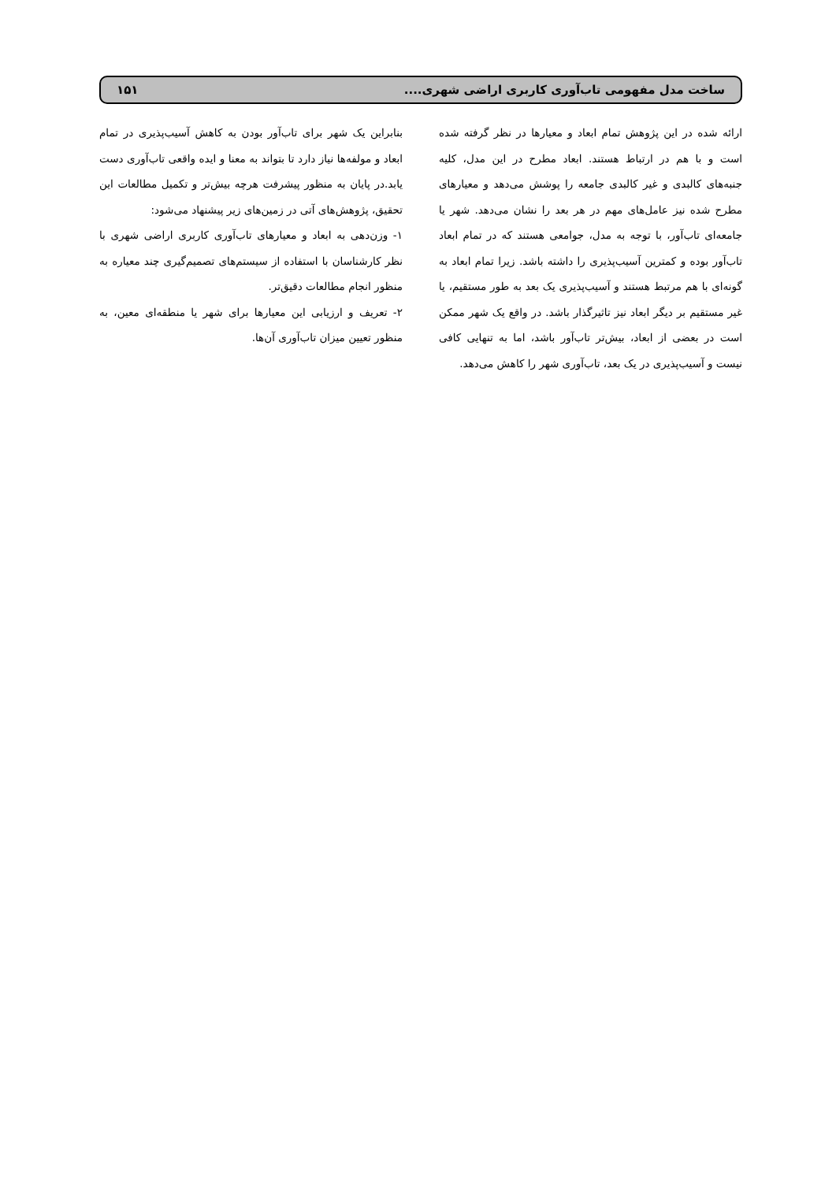ساخت مدل مفهومی تاب‌آوری کاربری اراضی شهری.... ۱۵۱
ارائه شده در این پژوهش تمام ابعاد و معیارها در نظر گرفته شده است و با هم در ارتباط هستند. ابعاد مطرح در این مدل، کلیه جنبه‌های کالبدی و غیر کالبدی جامعه را پوشش می‌دهد و معیارهای مطرح شده نیز عامل‌های مهم در هر بعد را نشان می‌دهد. شهر یا جامعه‌ای تاب‌آور، با توجه به مدل، جوامعی هستند که در تمام ابعاد تاب‌آور بوده و کمترین آسیب‌پذیری را داشته باشد. زیرا تمام ابعاد به گونه‌ای با هم مرتبط هستند و آسیب‌پذیری یک بعد به طور مستقیم، یا غیر مستقیم بر دیگر ابعاد نیز تاثیرگذار باشد. در واقع یک شهر ممکن است در بعضی از ابعاد، بیش‌تر تاب‌آور باشد، اما به تنهایی کافی نیست و آسیب‌پذیری در یک بعد، تاب‌آوری شهر را کاهش می‌دهد.
بنابراین یک شهر برای تاب‌آور بودن به کاهش آسیب‌پذیری در تمام ابعاد و مولفه‌ها نیاز دارد تا بتواند به معنا و ایده واقعی تاب‌آوری دست یابد.در پایان به منظور پیشرفت هرچه بیش‌تر و تکمیل مطالعات این تحقیق، پژوهش‌های آتی در زمین‌های زیر پیشنهاد می‌شود:
۱- وزن‌دهی به ابعاد و معیارهای تاب‌آوری کاربری اراضی شهری با نظر کارشناسان با استفاده از سیستم‌های تصمیم‌گیری چند معیاره به منظور انجام مطالعات دقیق‌تر.
۲- تعریف و ارزیابی این معیارها برای شهر یا منطقه‌ای معین، به منظور تعیین میزان تاب‌آوری آن‌ها.